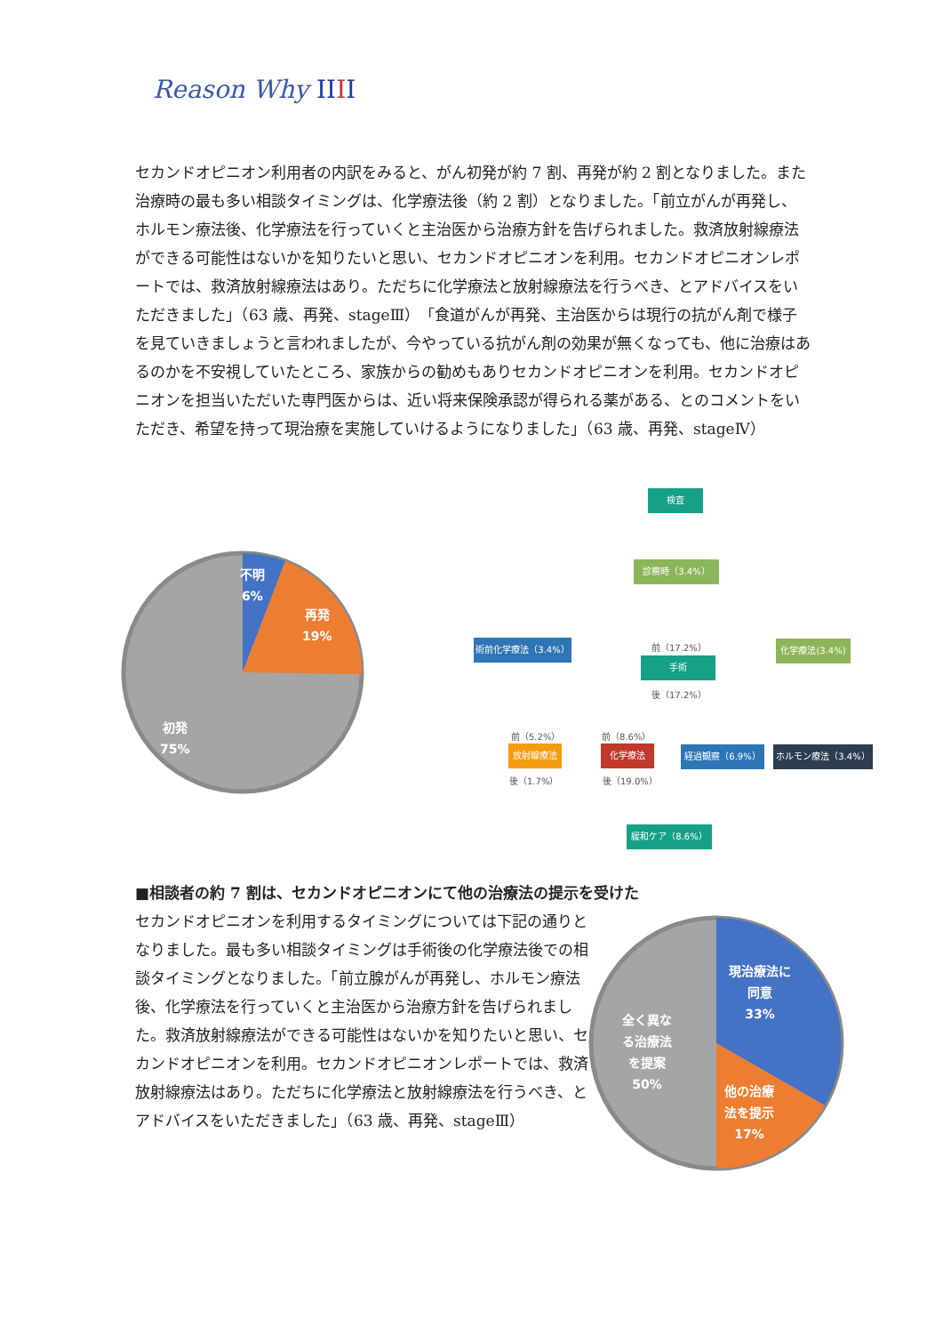Reason Why IIII
セカンドオピニオン利用者の内訳をみると、がん初発が約 7 割、再発が約 2 割となりました。また治療時の最も多い相談タイミングは、化学療法後（約 2 割）となりました。「前立がんが再発し、ホルモン療法後、化学療法を行っていくと主治医から治療方針を告げられました。救済放射線療法ができる可能性はないかを知りたいと思い、セカンドオピニオンを利用。セカンドオピニオンレポートでは、救済放射線療法はあり。ただちに化学療法と放射線療法を行うべき、とアドバイスをいただきました」（63 歳、再発、stageⅢ）「食道がんが再発、主治医からは現行の抗がん剤で様子を見ていきましょうと言われましたが、今やっている抗がん剤の効果が無くなっても、他に治療はあるのかを不安視していたところ、家族からの勧めもありセカンドオピニオンを利用。セカンドオピニオンを担当いただいた専門医からは、近い将来保険承認が得られる薬がある、とのコメントをいただき、希望を持って現治療を実施していけるようになりました」（63 歳、再発、stageⅣ）
不明
6%
再発
19%
初発
75%
検査
診察時（3.4%）
術前化学療法（3.4%） 前（17.2%）
手術
後（17.2%）
化学療法(3.4%)
前（5.2%） 前（8.6%）
放射線療法 化学療法 経過観察（6.9%） ホルモン療法（3.4%）
後（1.7%） 後（19.0%）
緩和ケア（8.6%）
■相談者の約 7 割は、セカンドオピニオンにて他の治療法の提示を受けた
セカンドオピニオンを利用するタイミングについては下記の通りとなりました。最も多い相談タイミングは手術後の化学療法後での相談タイミングとなりました。「前立腺がんが再発し、ホルモン療法後、化学療法を行っていくと主治医から治療方針を告げられました。救済放射線療法ができる可能性はないかを知りたいと思い、セカンドオピニオンを利用。セカンドオピニオンレポートでは、救済放射線療法はあり。ただちに化学療法と放射線療法を行うべき、とアドバイスをいただきました」（63 歳、再発、stageⅢ）
現治療法に
同意
33%
他の治療
法を提示
17%
全く異な
る治療法
を提案
50%